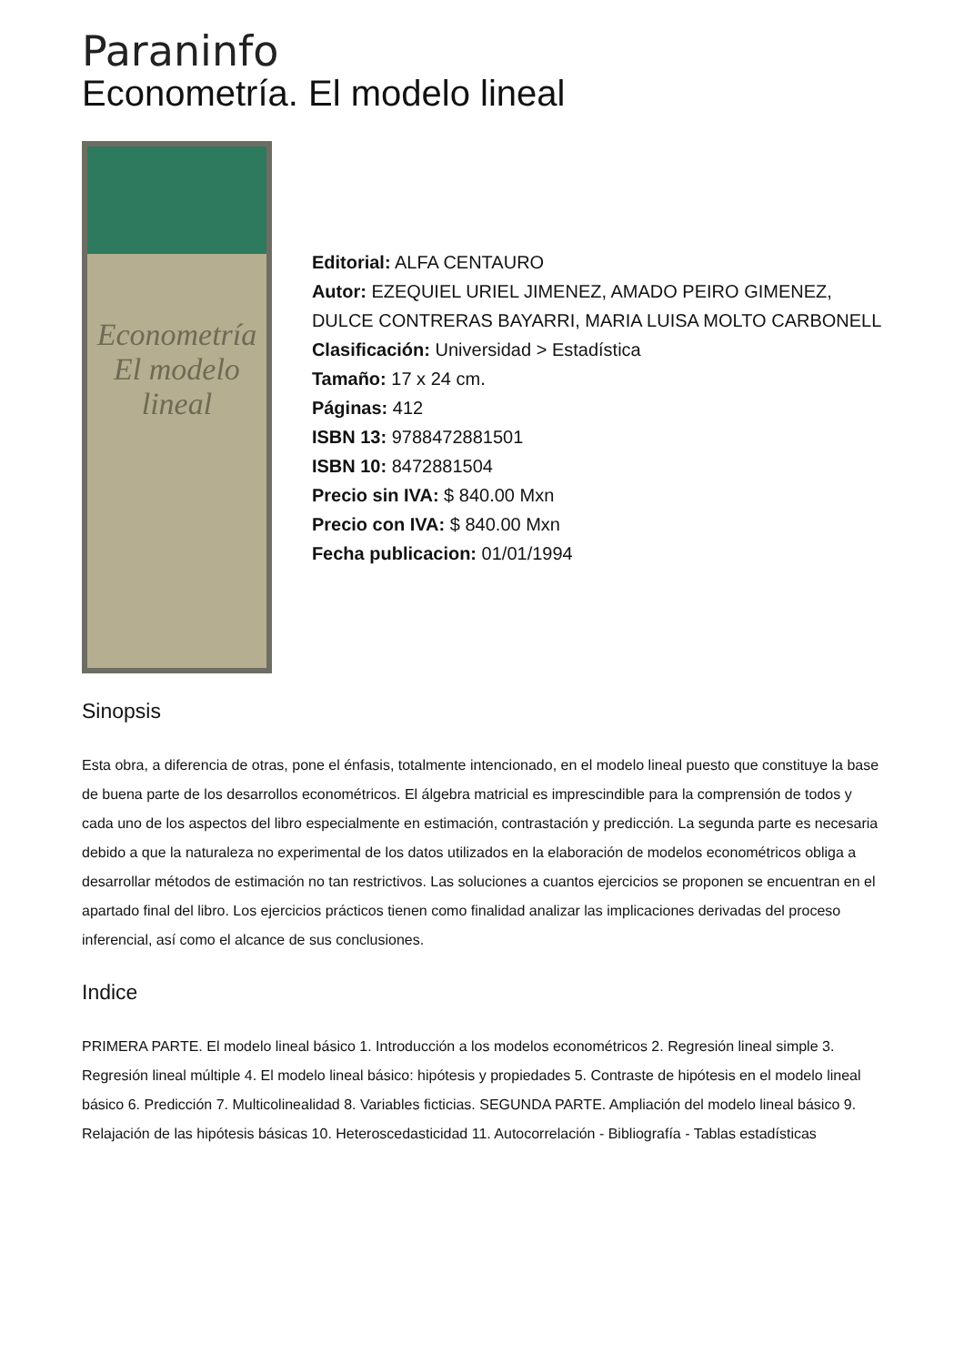Paraninfo
Econometría. El modelo lineal
Econometría
El modelo lineal
Editorial: ALFA CENTAURO
Autor: EZEQUIEL URIEL JIMENEZ, AMADO PEIRO GIMENEZ, DULCE CONTRERAS BAYARRI, MARIA LUISA MOLTO CARBONELL
Clasificación: Universidad > Estadística
Tamaño: 17 x 24 cm.
Páginas: 412
ISBN 13: 9788472881501
ISBN 10: 8472881504
Precio sin IVA: $ 840.00 Mxn
Precio con IVA: $ 840.00 Mxn
Fecha publicacion: 01/01/1994
Sinopsis
Esta obra, a diferencia de otras, pone el énfasis, totalmente intencionado, en el modelo lineal puesto que constituye la base de buena parte de los desarrollos econométricos. El álgebra matricial es imprescindible para la comprensión de todos y cada uno de los aspectos del libro especialmente en estimación, contrastación y predicción. La segunda parte es necesaria debido a que la naturaleza no experimental de los datos utilizados en la elaboración de modelos econométricos obliga a desarrollar métodos de estimación no tan restrictivos. Las soluciones a cuantos ejercicios se proponen se encuentran en el apartado final del libro. Los ejercicios prácticos tienen como finalidad analizar las implicaciones derivadas del proceso inferencial, así como el alcance de sus conclusiones.
Indice
PRIMERA PARTE. El modelo lineal básico 1. Introducción a los modelos econométricos 2. Regresión lineal simple 3. Regresión lineal múltiple 4. El modelo lineal básico: hipótesis y propiedades 5. Contraste de hipótesis en el modelo lineal básico 6. Predicción 7. Multicolinealidad 8. Variables ficticias. SEGUNDA PARTE. Ampliación del modelo lineal básico 9. Relajación de las hipótesis básicas 10. Heteroscedasticidad 11. Autocorrelación - Bibliografía - Tablas estadísticas